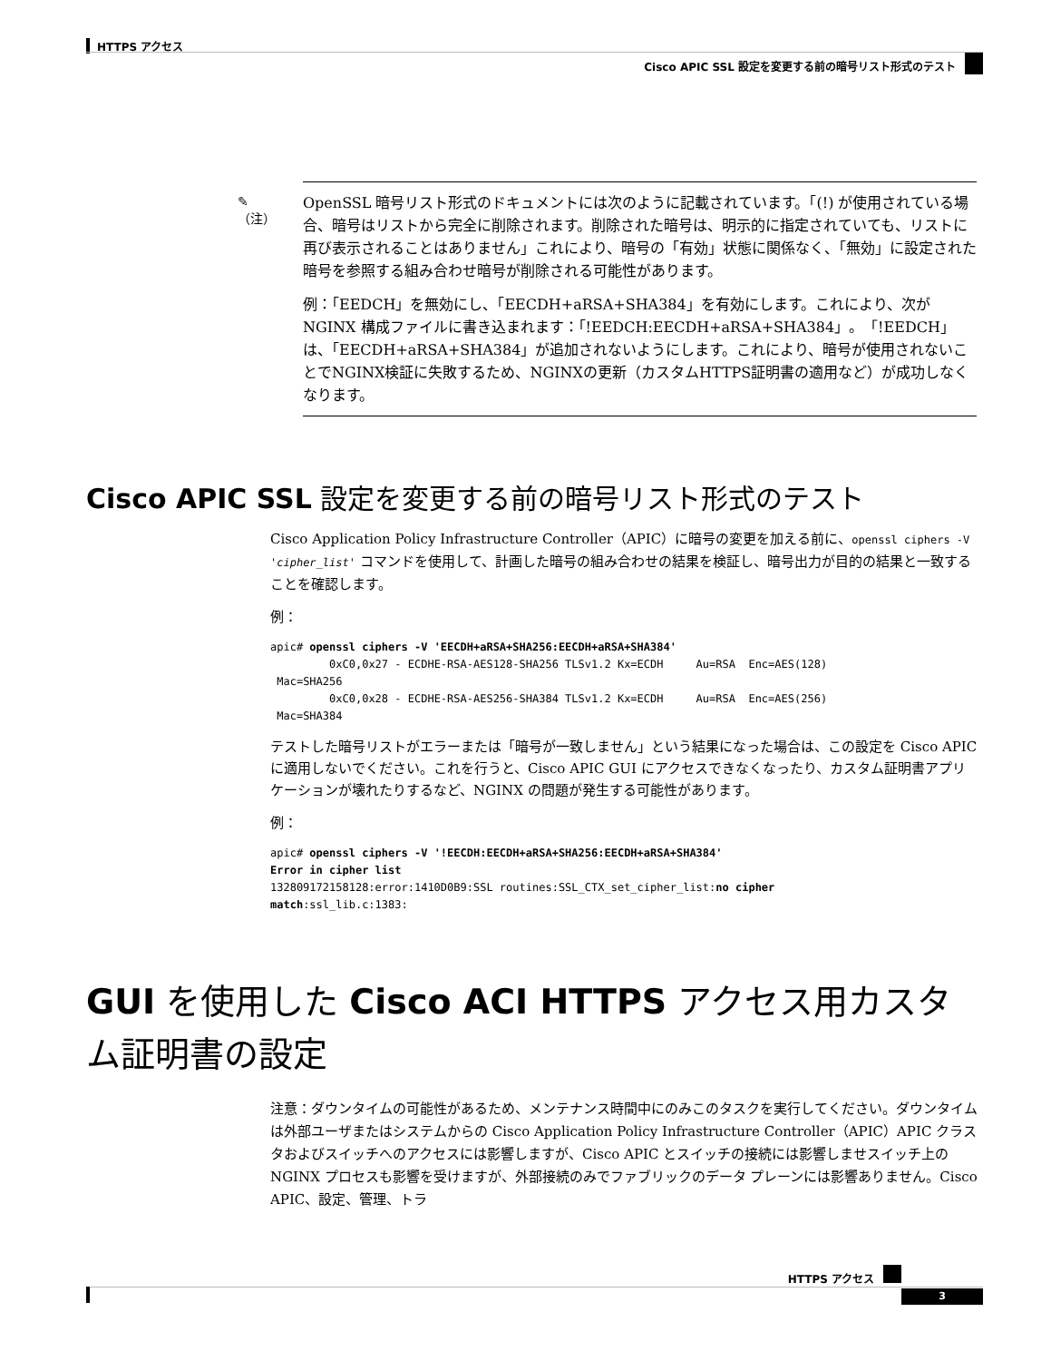HTTPS アクセス
Cisco APIC SSL 設定を変更する前の暗号リスト形式のテスト
✎
（注）
OpenSSL 暗号リスト形式のドキュメントには次のように記載されています。「(!) が使用されている場合、暗号はリストから完全に削除されます。削除された暗号は、明示的に指定されていても、リストに再び表示されることはありません」これにより、暗号の「有効」状態に関係なく、「無効」に設定された暗号を参照する組み合わせ暗号が削除される可能性があります。
例：「EEDCH」を無効にし、「EECDH+aRSA+SHA384」を有効にします。これにより、次が NGINX 構成ファイルに書き込まれます：「!EEDCH:EECDH+aRSA+SHA384」。「!EEDCH」は、「EECDH+aRSA+SHA384」が追加されないようにします。これにより、暗号が使用されないことでNGINX検証に失敗するため、NGINXの更新（カスタムHTTPS証明書の適用など）が成功しなくなります。
Cisco APIC SSL 設定を変更する前の暗号リスト形式のテスト
Cisco Application Policy Infrastructure Controller（APIC）に暗号の変更を加える前に、openssl ciphers -V 'cipher_list' コマンドを使用して、計画した暗号の組み合わせの結果を検証し、暗号出力が目的の結果と一致することを確認します。
例：
apic# openssl ciphers -V 'EECDH+aRSA+SHA256:EECDH+aRSA+SHA384'
         0xC0,0x27 - ECDHE-RSA-AES128-SHA256 TLSv1.2 Kx=ECDH     Au=RSA  Enc=AES(128)
 Mac=SHA256
         0xC0,0x28 - ECDHE-RSA-AES256-SHA384 TLSv1.2 Kx=ECDH     Au=RSA  Enc=AES(256)
 Mac=SHA384
テストした暗号リストがエラーまたは「暗号が一致しません」という結果になった場合は、この設定を Cisco APIC に適用しないでください。これを行うと、Cisco APIC GUI にアクセスできなくなったり、カスタム証明書アプリケーションが壊れたりするなど、NGINX の問題が発生する可能性があります。
例：
apic# openssl ciphers -V '!EECDH:EECDH+aRSA+SHA256:EECDH+aRSA+SHA384'
Error in cipher list
132809172158128:error:1410D0B9:SSL routines:SSL_CTX_set_cipher_list:no cipher
match:ssl_lib.c:1383:
GUI を使用した Cisco ACI HTTPS アクセス用カスタム証明書の設定
注意：ダウンタイムの可能性があるため、メンテナンス時間中にのみこのタスクを実行してください。ダウンタイムは外部ユーザまたはシステムからの Cisco Application Policy Infrastructure Controller（APIC）APIC クラスタおよびスイッチへのアクセスには影響しますが、Cisco APIC とスイッチの接続には影響しませスイッチ上の NGINX プロセスも影響を受けますが、外部接続のみでファブリックのデータ プレーンには影響ありません。Cisco APIC、設定、管理、トラ
HTTPS アクセス
3